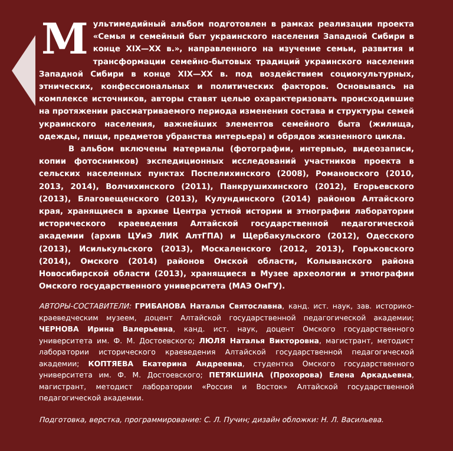Мультимедийный альбом подготовлен в рамках реализации проекта «Семья и семейный быт украинского населения Западной Сибири в конце XIX—XX в.», направленного на изучение семьи, развития и трансформации семейно-бытовых традиций украинского населения Западной Сибири в конце XIX—XX в. под воздействием социокультурных, этнических, конфессиональных и политических факторов. Основываясь на комплексе источников, авторы ставят целью охарактеризовать происходившие на протяжении рассматриваемого периода изменения состава и структуры семей украинского населения, важнейших элементов семейного быта (жилища, одежды, пищи, предметов убранства интерьера) и обрядов жизненного цикла.
В альбом включены материалы (фотографии, интервью, видеозаписи, копии фотоснимков) экспедиционных исследований участников проекта в сельских населенных пунктах Поспелихинского (2008), Романовского (2010, 2013, 2014), Волчихинского (2011), Панкрушихинского (2012), Егорьевского (2013), Благовещенского (2013), Кулундинского (2014) районов Алтайского края, хранящиеся в архиве Центра устной истории и этнографии лаборатории исторического краеведения Алтайской государственной педагогической академии (архив ЦУиЭ ЛИК АлтГПА) и Щербакульского (2012), Одесского (2013), Исилькульского (2013), Москаленского (2012, 2013), Горьковского (2014), Омского (2014) районов Омской области, Колыванского района Новосибирской области (2013), хранящиеся в Музее археологии и этнографии Омского государственного университета (МАЭ ОмГУ).
АВТОРЫ-СОСТАВИТЕЛИ: ГРИБАНОВА Наталья Святославна, канд. ист. наук, зав. историко-краеведческим музеем, доцент Алтайской государственной педагогической академии; ЧЕРНОВА Ирина Валерьевна, канд. ист. наук, доцент Омского государственного университета им. Ф. М. Достоевского; ЛЮЛЯ Наталья Викторовна, магистрант, методист лаборатории исторического краеведения Алтайской государственной педагогической академии; КОПТЯЕВА Екатерина Андреевна, студентка Омского государственного университета им. Ф. М. Достоевского; ПЕТЯКШИНА (Прохорова) Елена Аркадьевна, магистрант, методист лаборатории «Россия и Восток» Алтайской государственной педагогической академии.
Подготовка, верстка, программирование: С. Л. Пучин; дизайн обложки: Н. Л. Васильева.